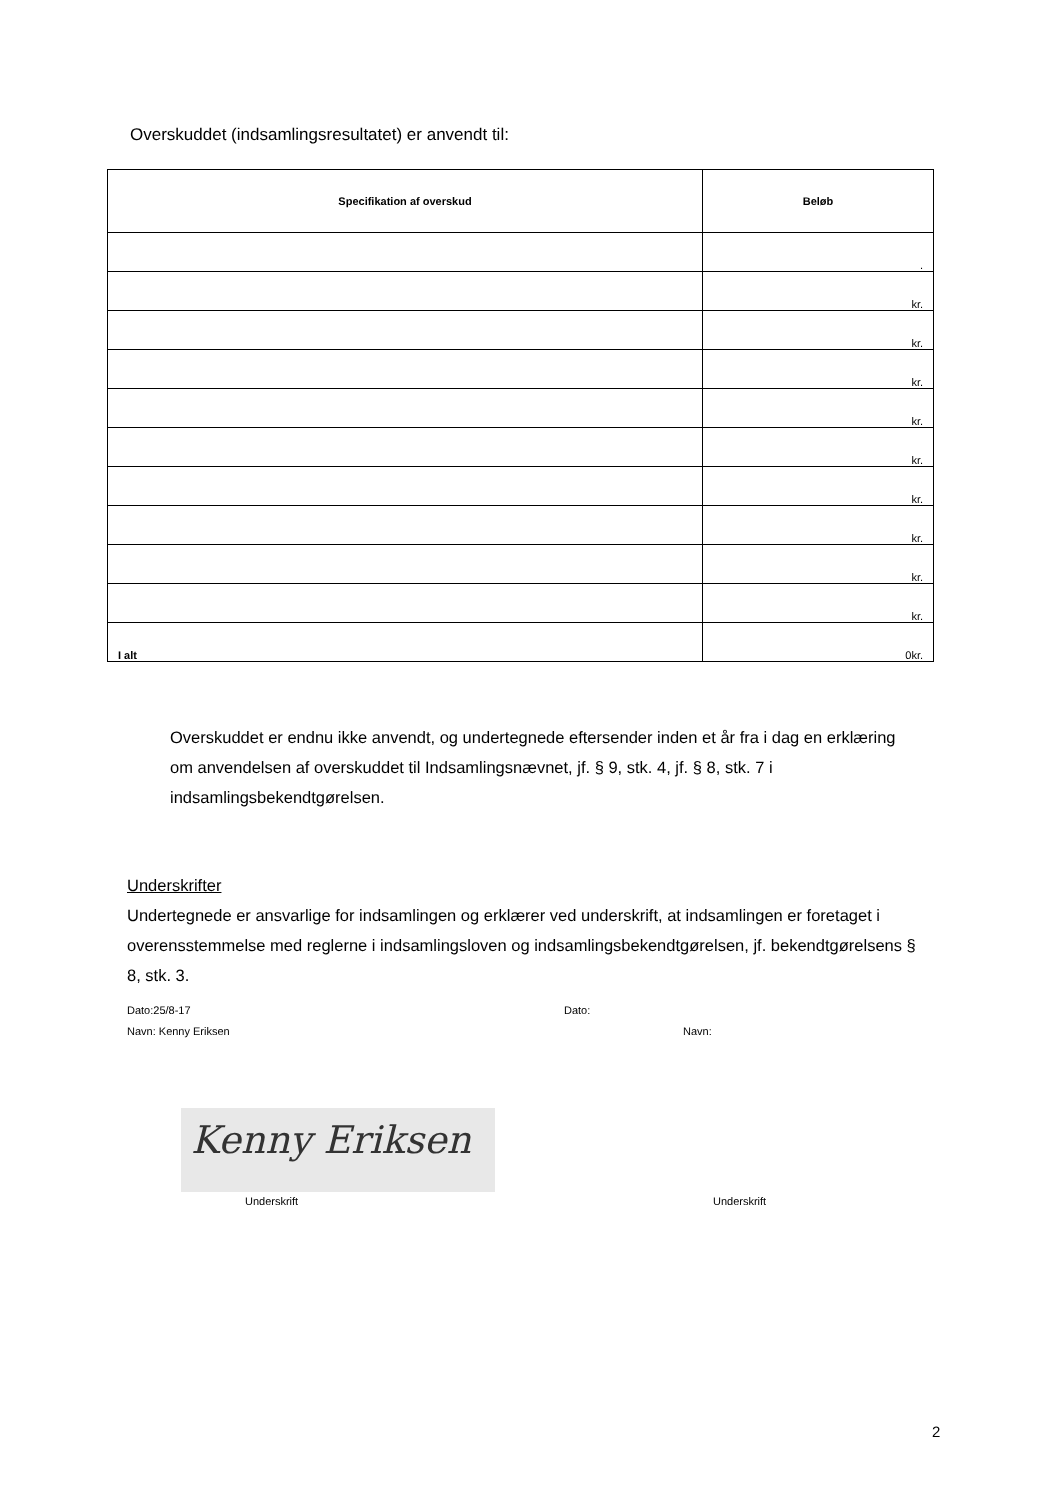Overskuddet (indsamlingsresultatet) er anvendt til:
| Specifikation af overskud | Beløb |
| --- | --- |
| | . |
| | kr. |
| | kr. |
| | kr. |
| | kr. |
| | kr. |
| | kr. |
| | kr. |
| | kr. |
| | kr. |
| I alt | 0kr. |
Overskuddet er endnu ikke anvendt, og undertegnede eftersender inden et år fra i dag en erklæring om anvendelsen af overskuddet til Indsamlingsnævnet, jf. § 9, stk. 4, jf. § 8, stk. 7 i indsamlingsbekendtgørelsen.
Underskrifter
Undertegnede er ansvarlige for indsamlingen og erklærer ved underskrift, at indsamlingen er foretaget i overensstemmelse med reglerne i indsamlingsloven og indsamlingsbekendtgørelsen, jf. bekendtgørelsens § 8, stk. 3.
Dato:25/8-17 Dato:
Navn: Kenny Eriksen Navn:
Kenny Eriksen
Underskrift Underskrift
2